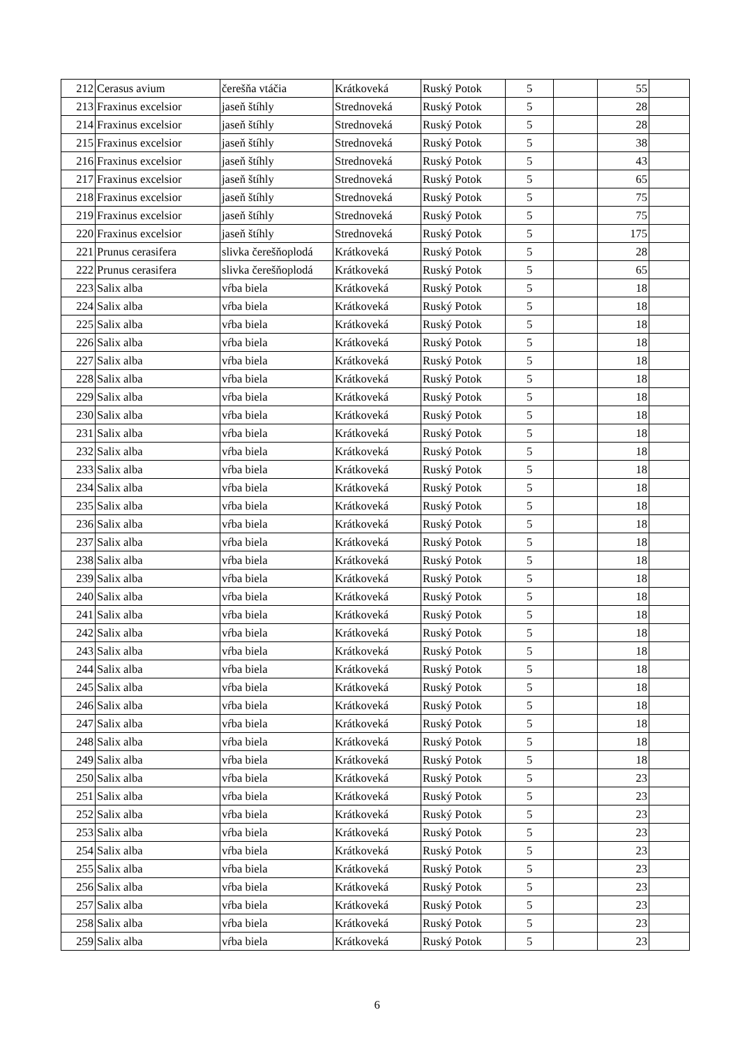| 212 | Cerasus avium | čerešňa vtáčia | Krátkoveká | Ruský Potok | 5 | | 55 | |
| 213 | Fraxinus excelsior | jaseň štíhly | Strednoveká | Ruský Potok | 5 | | 28 | |
| 214 | Fraxinus excelsior | jaseň štíhly | Strednoveká | Ruský Potok | 5 | | 28 | |
| 215 | Fraxinus excelsior | jaseň štíhly | Strednoveká | Ruský Potok | 5 | | 38 | |
| 216 | Fraxinus excelsior | jaseň štíhly | Strednoveká | Ruský Potok | 5 | | 43 | |
| 217 | Fraxinus excelsior | jaseň štíhly | Strednoveká | Ruský Potok | 5 | | 65 | |
| 218 | Fraxinus excelsior | jaseň štíhly | Strednoveká | Ruský Potok | 5 | | 75 | |
| 219 | Fraxinus excelsior | jaseň štíhly | Strednoveká | Ruský Potok | 5 | | 75 | |
| 220 | Fraxinus excelsior | jaseň štíhly | Strednoveká | Ruský Potok | 5 | | 175 | |
| 221 | Prunus cerasifera | slivka čerešňoplodá | Krátkoveká | Ruský Potok | 5 | | 28 | |
| 222 | Prunus cerasifera | slivka čerešňoplodá | Krátkoveká | Ruský Potok | 5 | | 65 | |
| 223 | Salix alba | vŕba biela | Krátkoveká | Ruský Potok | 5 | | 18 | |
| 224 | Salix alba | vŕba biela | Krátkoveká | Ruský Potok | 5 | | 18 | |
| 225 | Salix alba | vŕba biela | Krátkoveká | Ruský Potok | 5 | | 18 | |
| 226 | Salix alba | vŕba biela | Krátkoveká | Ruský Potok | 5 | | 18 | |
| 227 | Salix alba | vŕba biela | Krátkoveká | Ruský Potok | 5 | | 18 | |
| 228 | Salix alba | vŕba biela | Krátkoveká | Ruský Potok | 5 | | 18 | |
| 229 | Salix alba | vŕba biela | Krátkoveká | Ruský Potok | 5 | | 18 | |
| 230 | Salix alba | vŕba biela | Krátkoveká | Ruský Potok | 5 | | 18 | |
| 231 | Salix alba | vŕba biela | Krátkoveká | Ruský Potok | 5 | | 18 | |
| 232 | Salix alba | vŕba biela | Krátkoveká | Ruský Potok | 5 | | 18 | |
| 233 | Salix alba | vŕba biela | Krátkoveká | Ruský Potok | 5 | | 18 | |
| 234 | Salix alba | vŕba biela | Krátkoveká | Ruský Potok | 5 | | 18 | |
| 235 | Salix alba | vŕba biela | Krátkoveká | Ruský Potok | 5 | | 18 | |
| 236 | Salix alba | vŕba biela | Krátkoveká | Ruský Potok | 5 | | 18 | |
| 237 | Salix alba | vŕba biela | Krátkoveká | Ruský Potok | 5 | | 18 | |
| 238 | Salix alba | vŕba biela | Krátkoveká | Ruský Potok | 5 | | 18 | |
| 239 | Salix alba | vŕba biela | Krátkoveká | Ruský Potok | 5 | | 18 | |
| 240 | Salix alba | vŕba biela | Krátkoveká | Ruský Potok | 5 | | 18 | |
| 241 | Salix alba | vŕba biela | Krátkoveká | Ruský Potok | 5 | | 18 | |
| 242 | Salix alba | vŕba biela | Krátkoveká | Ruský Potok | 5 | | 18 | |
| 243 | Salix alba | vŕba biela | Krátkoveká | Ruský Potok | 5 | | 18 | |
| 244 | Salix alba | vŕba biela | Krátkoveká | Ruský Potok | 5 | | 18 | |
| 245 | Salix alba | vŕba biela | Krátkoveká | Ruský Potok | 5 | | 18 | |
| 246 | Salix alba | vŕba biela | Krátkoveká | Ruský Potok | 5 | | 18 | |
| 247 | Salix alba | vŕba biela | Krátkoveká | Ruský Potok | 5 | | 18 | |
| 248 | Salix alba | vŕba biela | Krátkoveká | Ruský Potok | 5 | | 18 | |
| 249 | Salix alba | vŕba biela | Krátkoveká | Ruský Potok | 5 | | 18 | |
| 250 | Salix alba | vŕba biela | Krátkoveká | Ruský Potok | 5 | | 23 | |
| 251 | Salix alba | vŕba biela | Krátkoveká | Ruský Potok | 5 | | 23 | |
| 252 | Salix alba | vŕba biela | Krátkoveká | Ruský Potok | 5 | | 23 | |
| 253 | Salix alba | vŕba biela | Krátkoveká | Ruský Potok | 5 | | 23 | |
| 254 | Salix alba | vŕba biela | Krátkoveká | Ruský Potok | 5 | | 23 | |
| 255 | Salix alba | vŕba biela | Krátkoveká | Ruský Potok | 5 | | 23 | |
| 256 | Salix alba | vŕba biela | Krátkoveká | Ruský Potok | 5 | | 23 | |
| 257 | Salix alba | vŕba biela | Krátkoveká | Ruský Potok | 5 | | 23 | |
| 258 | Salix alba | vŕba biela | Krátkoveká | Ruský Potok | 5 | | 23 | |
| 259 | Salix alba | vŕba biela | Krátkoveká | Ruský Potok | 5 | | 23 | |
6